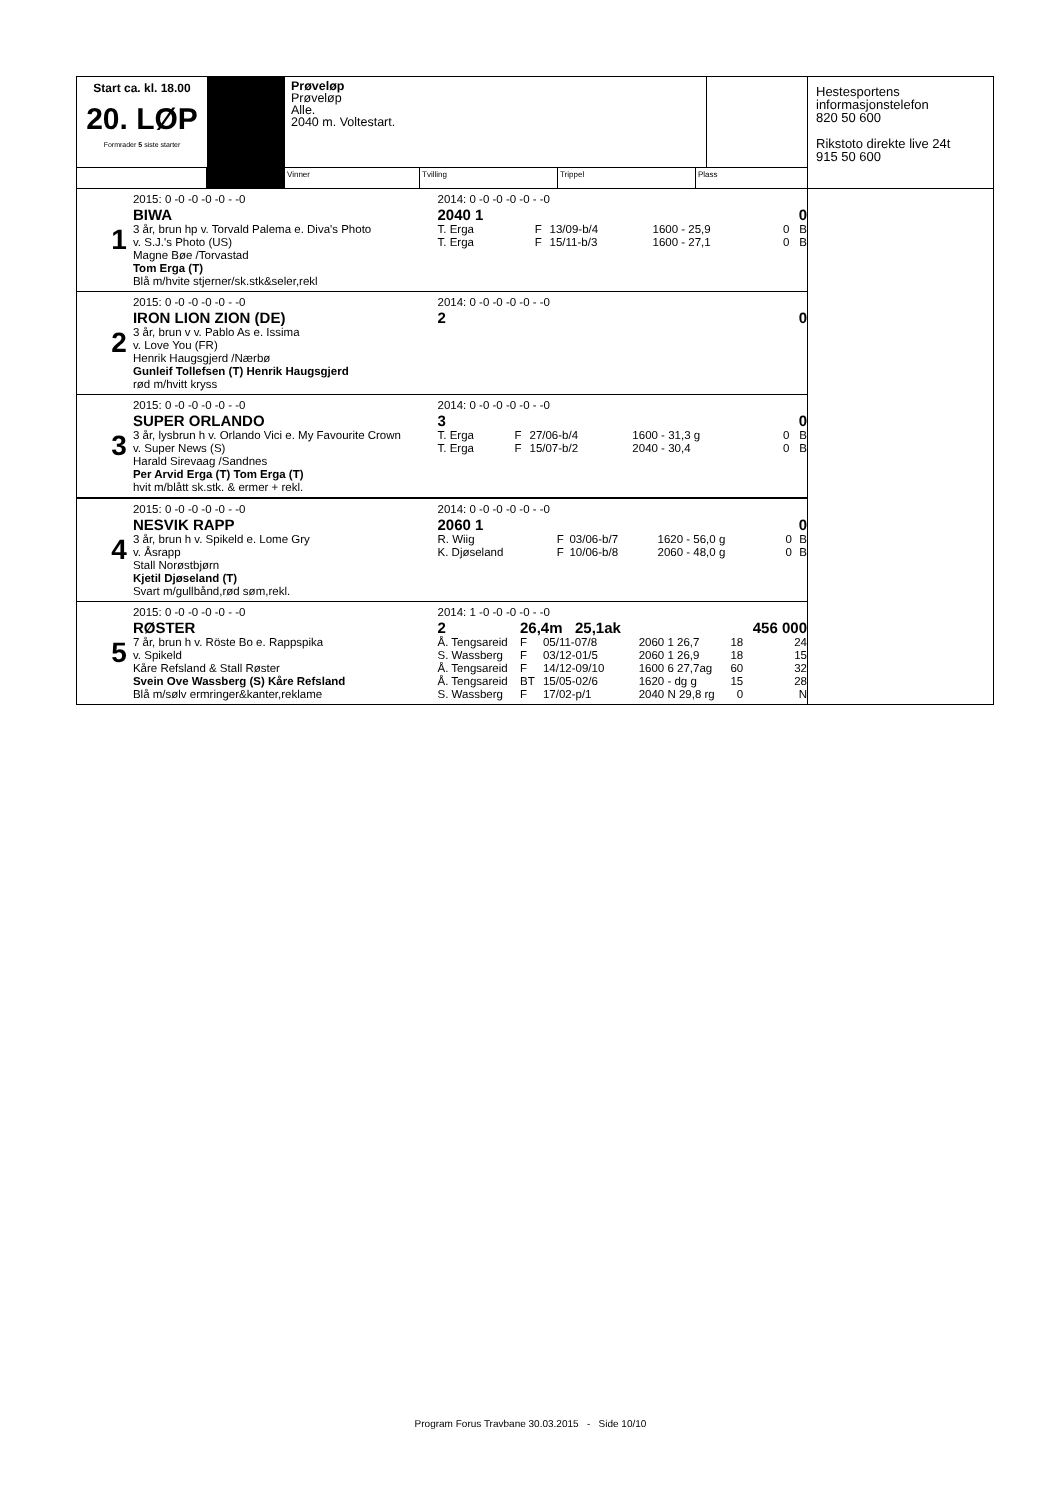Start ca. kl. 18.00
20. LØP
Formrader 5 siste starter
Prøveløp
Prøveløp
Alle.
2040 m. Voltestart.
Vinner Tvilling Trippel Plass
Hestesportens
informasjonstelefon
820 50 600
Rikstoto direkte live 24t
915 50 600
1
2015: 0 -0 -0 -0 -0 - -0
BIWA
3 år, brun hp v. Torvald Palema e. Diva's Photo
v. S.J.'s Photo (US)
Magne Bøe /Torvastad
Tom Erga (T)
Blå m/hvite stjerner/sk.stk&seler,rekl
2014: 0 -0 -0 -0 -0 - -0
| 2040 1 | | | | | 0 |
| T. Erga | F | 13/09-b/4 | 1600 - 25,9 | 0 | B |
| T. Erga | F | 15/11-b/3 | 1600 - 27,1 | 0 | B |
2
2015: 0 -0 -0 -0 -0 - -0
IRON LION ZION (DE)
3 år, brun v v. Pablo As e. Issima
v. Love You (FR)
Henrik Haugsgjerd /Nærbø
Gunleif Tollefsen (T) Henrik Haugsgjerd
rød m/hvitt kryss
2014: 0 -0 -0 -0 -0 - -0
| 2 | 0 |
3
2015: 0 -0 -0 -0 -0 - -0
SUPER ORLANDO
3 år, lysbrun h v. Orlando Vici e. My Favourite Crown
v. Super News (S)
Harald Sirevaag /Sandnes
Per Arvid Erga (T) Tom Erga (T)
hvit m/blått sk.stk. & ermer + rekl.
2014: 0 -0 -0 -0 -0 - -0
| 3 | | | | | 0 |
| T. Erga | F | 27/06-b/4 | 1600 - 31,3 g | 0 | B |
| T. Erga | F | 15/07-b/2 | 2040 - 30,4 | 0 | B |
4
2015: 0 -0 -0 -0 -0 - -0
NESVIK RAPP
3 år, brun h v. Spikeld e. Lome Gry
v. Åsrapp
Stall Norøstbjørn
Kjetil Djøseland (T)
Svart m/gullbånd,rød søm,rekl.
2014: 0 -0 -0 -0 -0 - -0
| 2060 1 | | | | | 0 |
| R. Wiig | F | 03/06-b/7 | 1620 - 56,0 g | 0 | B |
| K. Djøseland | F | 10/06-b/8 | 2060 - 48,0 g | 0 | B |
5
2015: 0 -0 -0 -0 -0 - -0
RØSTER
7 år, brun h v. Röste Bo e. Rappspika
v. Spikeld
Kåre Refsland & Stall Røster
Svein Ove Wassberg (S) Kåre Refsland
Blå m/sølv ermringer&kanter,reklame
2014: 1 -0 -0 -0 -0 - -0
| 2 | 26,4m 25,1ak | | | | 456 000 |
| Å. Tengsareid | F | 05/11-07/8 | 2060 1 26,7 | 18 | 24 |
| S. Wassberg | F | 03/12-01/5 | 2060 1 26,9 | 18 | 15 |
| Å. Tengsareid | F | 14/12-09/10 | 1600 6 27,7ag | 60 | 32 |
| Å. Tengsareid | BT | 15/05-02/6 | 1620 - dg g | 15 | 28 |
| S. Wassberg | F | 17/02-p/1 | 2040 N 29,8 rg | 0 | N |
Program Forus Travbane 30.03.2015 - Side 10/10